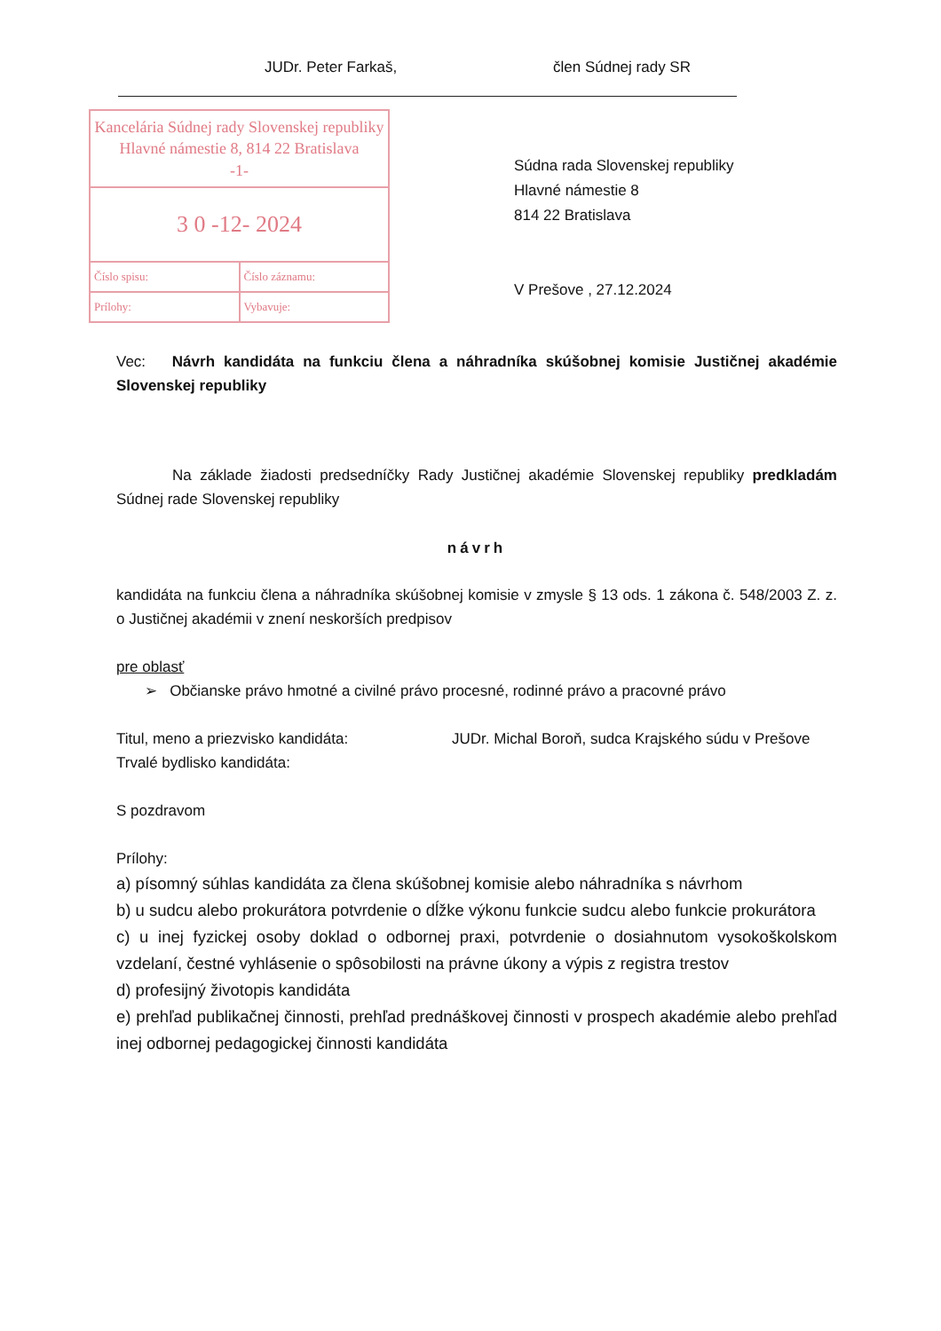JUDr. Peter Farkaš, člen Súdnej rady SR
Kancelária Súdnej rady Slovenskej republiky
Hlavné námestie 8, 814 22 Bratislava
-1-
3 0 -12- 2024
Číslo spisu: Číslo záznamu:
Prílohy: Vybavuje:
Súdna rada Slovenskej republiky
Hlavné námestie 8
814 22 Bratislava
V Prešove , 27.12.2024
Vec: Návrh kandidáta na funkciu člena a náhradníka skúšobnej komisie Justičnej akadémie Slovenskej republiky
Na základe žiadosti predsedníčky Rady Justičnej akadémie Slovenskej republiky predkladám Súdnej rade Slovenskej republiky
návrh
kandidáta na funkciu člena a náhradníka skúšobnej komisie v zmysle § 13 ods. 1 zákona č. 548/2003 Z. z. o Justičnej akadémii v znení neskorších predpisov
pre oblasť
➢ Občianske právo hmotné a civilné právo procesné, rodinné právo a pracovné právo
Titul, meno a priezvisko kandidáta: JUDr. Michal Boroň, sudca Krajského súdu v Prešove
Trvalé bydlisko kandidáta:
S pozdravom
Prílohy:
a) písomný súhlas kandidáta za člena skúšobnej komisie alebo náhradníka s návrhom
b) u sudcu alebo prokurátora potvrdenie o dĺžke výkonu funkcie sudcu alebo funkcie prokurátora
c) u inej fyzickej osoby doklad o odbornej praxi, potvrdenie o dosiahnutom vysokoškolskom vzdelaní, čestné vyhlásenie o spôsobilosti na právne úkony a výpis z registra trestov
d) profesijný životopis kandidáta
e) prehľad publikačnej činnosti, prehľad prednáškovej činnosti v prospech akadémie alebo prehľad inej odbornej pedagogickej činnosti kandidáta